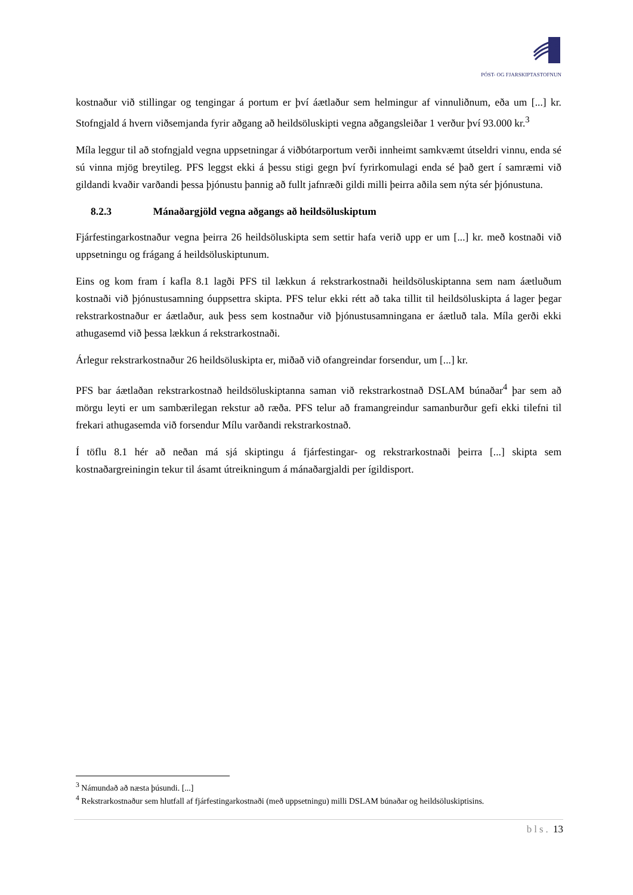PÓST- OG FJARSKIPTASTOFNUN
kostnaður við stillingar og tengingar á portum er því áætlaður sem helmingur af vinnuliðnum, eða um [...] kr. Stofngjald á hvern viðsemjanda fyrir aðgang að heildsöluskipti vegna aðgangsleiðar 1 verður því 93.000 kr.<sup>3</sup>
Míla leggur til að stofngjald vegna uppsetningar á viðbótarportum verði innheimt samkvæmt útseldri vinnu, enda sé sú vinna mjög breytileg. PFS leggst ekki á þessu stigi gegn því fyrirkomulagi enda sé það gert í samræmi við gildandi kvaðir varðandi þessa þjónustu þannig að fullt jafnræði gildi milli þeirra aðila sem nýta sér þjónustuna.
8.2.3 Mánaðargjöld vegna aðgangs að heildsöluskiptum
Fjárfestingarkostnaður vegna þeirra 26 heildsöluskipta sem settir hafa verið upp er um [...] kr. með kostnaði við uppsetningu og frágang á heildsöluskiptunum.
Eins og kom fram í kafla 8.1 lagði PFS til lækkun á rekstrarkostnaði heildsöluskiptanna sem nam áætluðum kostnaði við þjónustusamning óuppsettra skipta. PFS telur ekki rétt að taka tillit til heildsöluskipta á lager þegar rekstrarkostnaður er áætlaður, auk þess sem kostnaður við þjónustusamningana er áætluð tala. Míla gerði ekki athugasemd við þessa lækkun á rekstrarkostnaði.
Árlegur rekstrarkostnaður 26 heildsöluskipta er, miðað við ofangreindar forsendur, um [...] kr.
PFS bar áætlaðan rekstrarkostnað heildsöluskiptanna saman við rekstrarkostnað DSLAM búnaðar<sup>4</sup> þar sem að mörgu leyti er um sambærilegan rekstur að ræða. PFS telur að framangreindur samanburður gefi ekki tilefni til frekari athugasemda við forsendur Mílu varðandi rekstrarkostnað.
Í töflu 8.1 hér að neðan má sjá skiptingu á fjárfestingar- og rekstrarkostnaði þeirra [...] skipta sem kostnaðargreiningin tekur til ásamt útreikningum á mánaðargjaldi per ígildisport.
<sup>3</sup> Námundað að næsta þúsundi. [...]
<sup>4</sup> Rekstrarkostnaður sem hlutfall af fjárfestingarkostnaði (með uppsetningu) milli DSLAM búnaðar og heildsöluskiptisins.
bls. 13